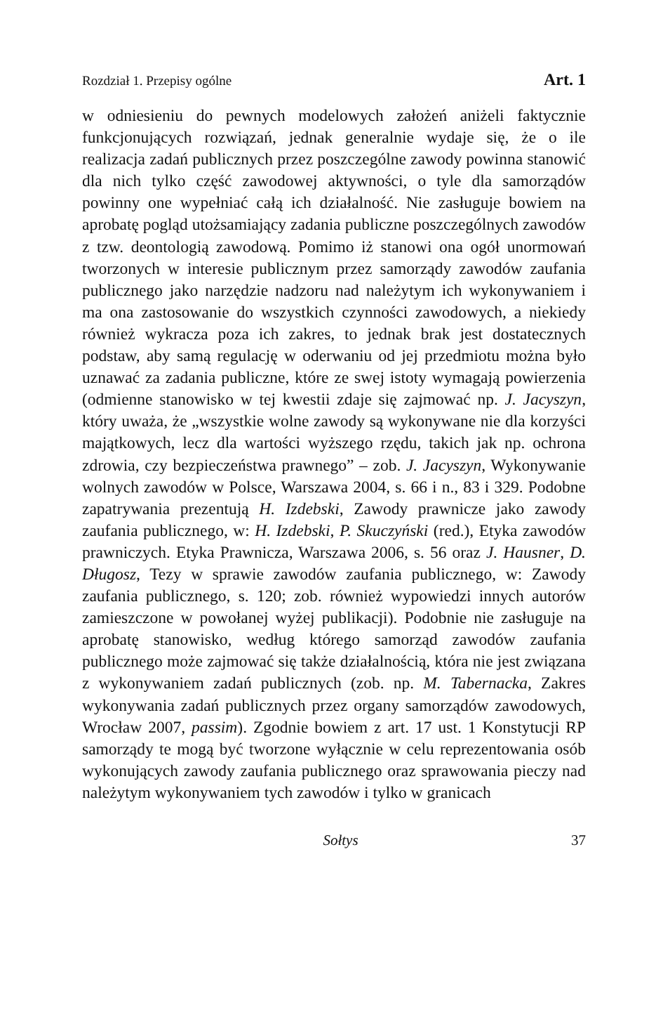Rozdział 1. Przepisy ogólne Art. 1
w odniesieniu do pewnych modelowych założeń aniżeli faktycznie funkcjonujących rozwiązań, jednak generalnie wydaje się, że o ile realizacja zadań publicznych przez poszczególne zawody powinna stanowić dla nich tylko część zawodowej aktywności, o tyle dla samorządów powinny one wypełniać całą ich działalność. Nie zasługuje bowiem na aprobatę pogląd utożsamiający zadania publiczne poszczególnych zawodów z tzw. deontologią zawodową. Pomimo iż stanowi ona ogół unormowań tworzonych w interesie publicznym przez samorządy zawodów zaufania publicznego jako narzędzie nadzoru nad należytym ich wykonywaniem i ma ona zastosowanie do wszystkich czynności zawodowych, a niekiedy również wykracza poza ich zakres, to jednak brak jest dostatecznych podstaw, aby samą regulację w oderwaniu od jej przedmiotu można było uznawać za zadania publiczne, które ze swej istoty wymagają powierzenia (odmienne stanowisko w tej kwestii zdaje się zajmować np. J. Jacyszyn, który uważa, że „wszystkie wolne zawody są wykonywane nie dla korzyści majątkowych, lecz dla wartości wyższego rzędu, takich jak np. ochrona zdrowia, czy bezpieczeństwa prawnego” – zob. J. Jacyszyn, Wykonywanie wolnych zawodów w Polsce, Warszawa 2004, s. 66 i n., 83 i 329. Podobne zapatrywania prezentują H. Izdebski, Zawody prawnicze jako zawody zaufania publicznego, w: H. Izdebski, P. Skuczyński (red.), Etyka zawodów prawniczych. Etyka Prawnicza, Warszawa 2006, s. 56 oraz J. Hausner, D. Długosz, Tezy w sprawie zawodów zaufania publicznego, w: Zawody zaufania publicznego, s. 120; zob. również wypowiedzi innych autorów zamieszczone w powołanej wyżej publikacji). Podobnie nie zasługuje na aprobatę stanowisko, według którego samorząd zawodów zaufania publicznego może zajmować się także działalnością, która nie jest związana z wykonywaniem zadań publicznych (zob. np. M. Tabernacka, Zakres wykonywania zadań publicznych przez organy samorządów zawodowych, Wrocław 2007, passim). Zgodnie bowiem z art. 17 ust. 1 Konstytucji RP samorządy te mogą być tworzone wyłącznie w celu reprezentowania osób wykonujących zawody zaufania publicznego oraz sprawowania pieczy nad należytym wykonywaniem tych zawodów i tylko w granicach
Sołtys 37